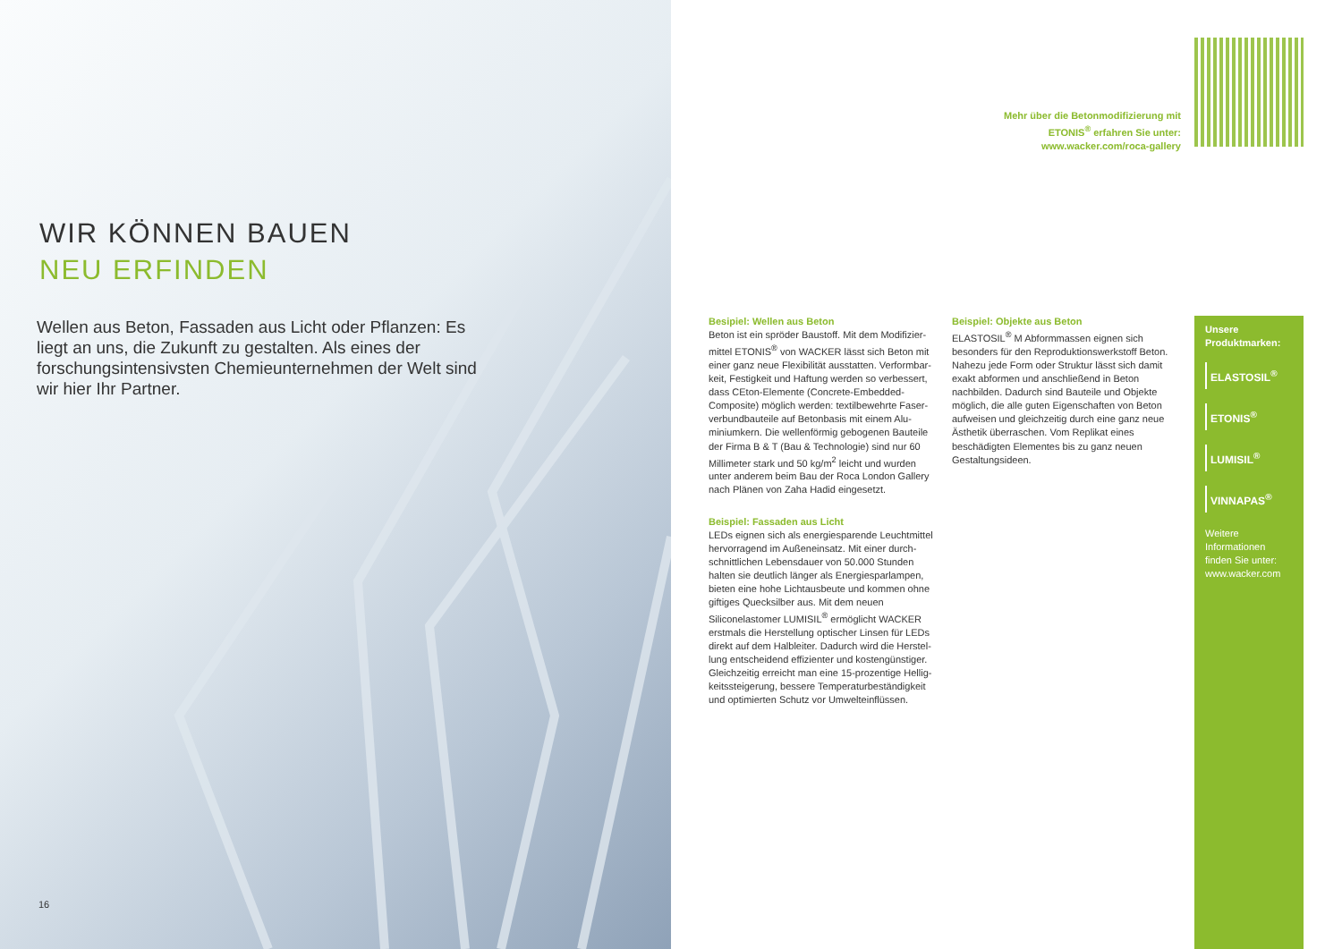WIR KÖNNEN BAUEN
NEU ERFINDEN
Wellen aus Beton, Fassaden aus Licht oder Pflanzen: Es liegt an uns, die Zukunft zu gestalten. Als eines der forschungsintensivsten Chemieunternehmen der Welt sind wir hier Ihr Partner.
16
Mehr über die Betonmodifizierung mit
ETONIS<sup>®</sup> erfahren Sie unter:
www.wacker.com/roca-gallery
Besipiel: Wellen aus Beton
Beton ist ein spröder Baustoff. Mit dem Modifizier­mittel ETONIS<sup>®</sup> von WACKER lässt sich Beton mit einer ganz neue Flexibilität ausstatten. Verformbar­keit, Festigkeit und Haftung werden so verbessert, dass CEton-Elemente (Concrete-Embedded-Composite) möglich werden: textilbewehrte Faser­verbundbauteile auf Betonbasis mit einem Alu­miniumkern. Die wellenförmig gebogenen Bauteile der Firma B & T (Bau & Technologie) sind nur 60 Millimeter stark und 50 kg/m<sup>2</sup> leicht und wurden unter anderem beim Bau der Roca London Gallery nach Plänen von Zaha Hadid eingesetzt.
Beispiel: Fassaden aus Licht
LEDs eignen sich als energiesparende Leuchtmittel hervorragend im Außeneinsatz. Mit einer durch­schnittlichen Lebensdauer von 50.000 Stunden halten sie deutlich länger als Energiesparlampen, bieten eine hohe Lichtausbeute und kommen ohne giftiges Quecksilber aus. Mit dem neuen Siliconelastomer LUMISIL<sup>®</sup> ermöglicht WACKER erstmals die Herstellung optischer Linsen für LEDs direkt auf dem Halbleiter. Dadurch wird die Herstel­lung entscheidend effizienter und kostengünstiger. Gleichzeitig erreicht man eine 15-prozentige Hellig­keitssteigerung, bessere Temperaturbeständigkeit und optimierten Schutz vor Umwelteinflüssen.
Beispiel: Objekte aus Beton
ELASTOSIL<sup>®</sup> M Abformmassen eignen sich besonders für den Reproduktionswerkstoff Beton. Nahezu jede Form oder Struktur lässt sich damit exakt abformen und anschließend in Beton nachbilden. Dadurch sind Bauteile und Objekte möglich, die alle guten Eigenschaften von Beton aufweisen und gleichzeitig durch eine ganz neue Ästhetik überraschen. Vom Replikat eines beschädigten Elementes bis zu ganz neuen Gestaltungsideen.
Unsere Produktmarken:
ELASTOSIL<sup>®</sup>
ETONIS<sup>®</sup>
LUMISIL<sup>®</sup>
VINNAPAS<sup>®</sup>
Weitere Informationen finden Sie unter: www.wacker.com